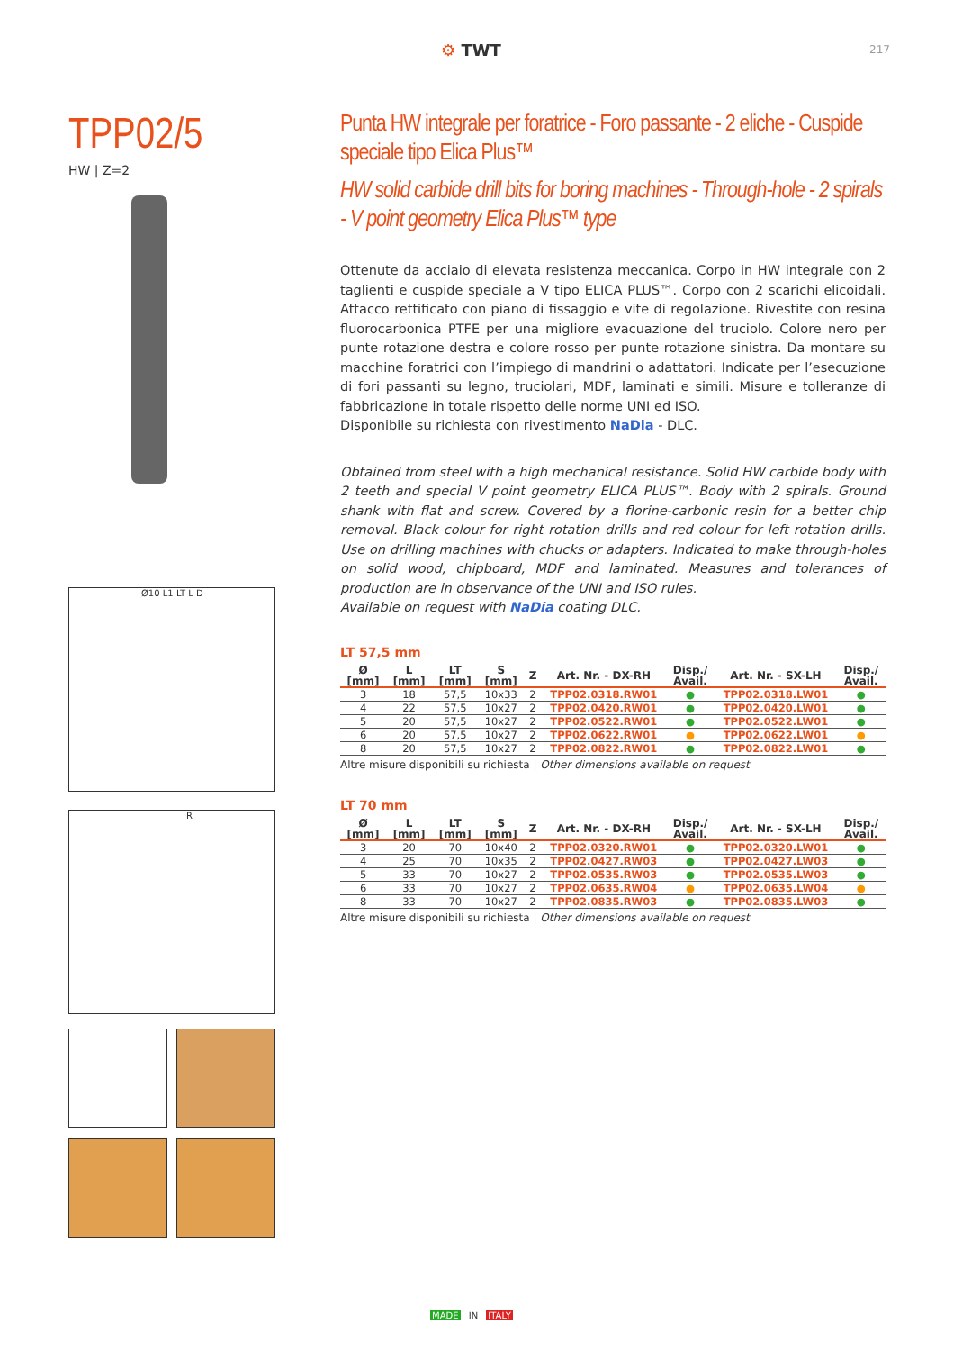⚙ TWT 217
TPP02/5
HW | Z=2
Ø10 L1 LT L D
R
Punta HW integrale per foratrice - Foro passante - 2 eliche - Cuspide speciale tipo Elica Plus™
HW solid carbide drill bits for boring machines - Through-hole - 2 spirals - V point geometry Elica Plus™ type
Ottenute da acciaio di elevata resistenza meccanica. Corpo in HW integrale con 2 taglienti e cuspide speciale a V tipo ELICA PLUS™. Corpo con 2 scarichi elicoidali. Attacco rettificato con piano di fissaggio e vite di regolazione. Rivestite con resina fluorocarbonica PTFE per una migliore evacuazione del truciolo. Colore nero per punte rotazione destra e colore rosso per punte rotazione sinistra. Da montare su macchine foratrici con l’impiego di mandrini o adattatori. Indicate per l’esecuzione di fori passanti su legno, truciolari, MDF, laminati e simili. Misure e tolleranze di fabbricazione in totale rispetto delle norme UNI ed ISO.
Disponibile su richiesta con rivestimento NaDia - DLC.
Obtained from steel with a high mechanical resistance. Solid HW carbide body with 2 teeth and special V point geometry ELICA PLUS™. Body with 2 spirals. Ground shank with flat and screw. Covered by a florine-carbonic resin for a better chip removal. Black colour for right rotation drills and red colour for left rotation drills. Use on drilling machines with chucks or adapters. Indicated to make through-holes on solid wood, chipboard, MDF and laminated. Measures and tolerances of production are in observance of the UNI and ISO rules.
Available on request with NaDia coating DLC.
LT 57,5 mm
| Ø [mm] | L [mm] | LT [mm] | S [mm] | Z | Art. Nr. - DX-RH | Disp./ Avail. | Art. Nr. - SX-LH | Disp./ Avail. |
| --- | --- | --- | --- | --- | --- | --- | --- | --- |
| 3 | 18 | 57,5 | 10x33 | 2 | TPP02.0318.RW01 | ● | TPP02.0318.LW01 | ● |
| 4 | 22 | 57,5 | 10x27 | 2 | TPP02.0420.RW01 | ● | TPP02.0420.LW01 | ● |
| 5 | 20 | 57,5 | 10x27 | 2 | TPP02.0522.RW01 | ● | TPP02.0522.LW01 | ● |
| 6 | 20 | 57,5 | 10x27 | 2 | TPP02.0622.RW01 | ● | TPP02.0622.LW01 | ● |
| 8 | 20 | 57,5 | 10x27 | 2 | TPP02.0822.RW01 | ● | TPP02.0822.LW01 | ● |
Altre misure disponibili su richiesta | Other dimensions available on request
LT 70 mm
| Ø [mm] | L [mm] | LT [mm] | S [mm] | Z | Art. Nr. - DX-RH | Disp./ Avail. | Art. Nr. - SX-LH | Disp./ Avail. |
| --- | --- | --- | --- | --- | --- | --- | --- | --- |
| 3 | 20 | 70 | 10x40 | 2 | TPP02.0320.RW01 | ● | TPP02.0320.LW01 | ● |
| 4 | 25 | 70 | 10x35 | 2 | TPP02.0427.RW03 | ● | TPP02.0427.LW03 | ● |
| 5 | 33 | 70 | 10x27 | 2 | TPP02.0535.RW03 | ● | TPP02.0535.LW03 | ● |
| 6 | 33 | 70 | 10x27 | 2 | TPP02.0635.RW04 | ● | TPP02.0635.LW04 | ● |
| 8 | 33 | 70 | 10x27 | 2 | TPP02.0835.RW03 | ● | TPP02.0835.LW03 | ● |
Altre misure disponibili su richiesta | Other dimensions available on request
MADE IN ITALY